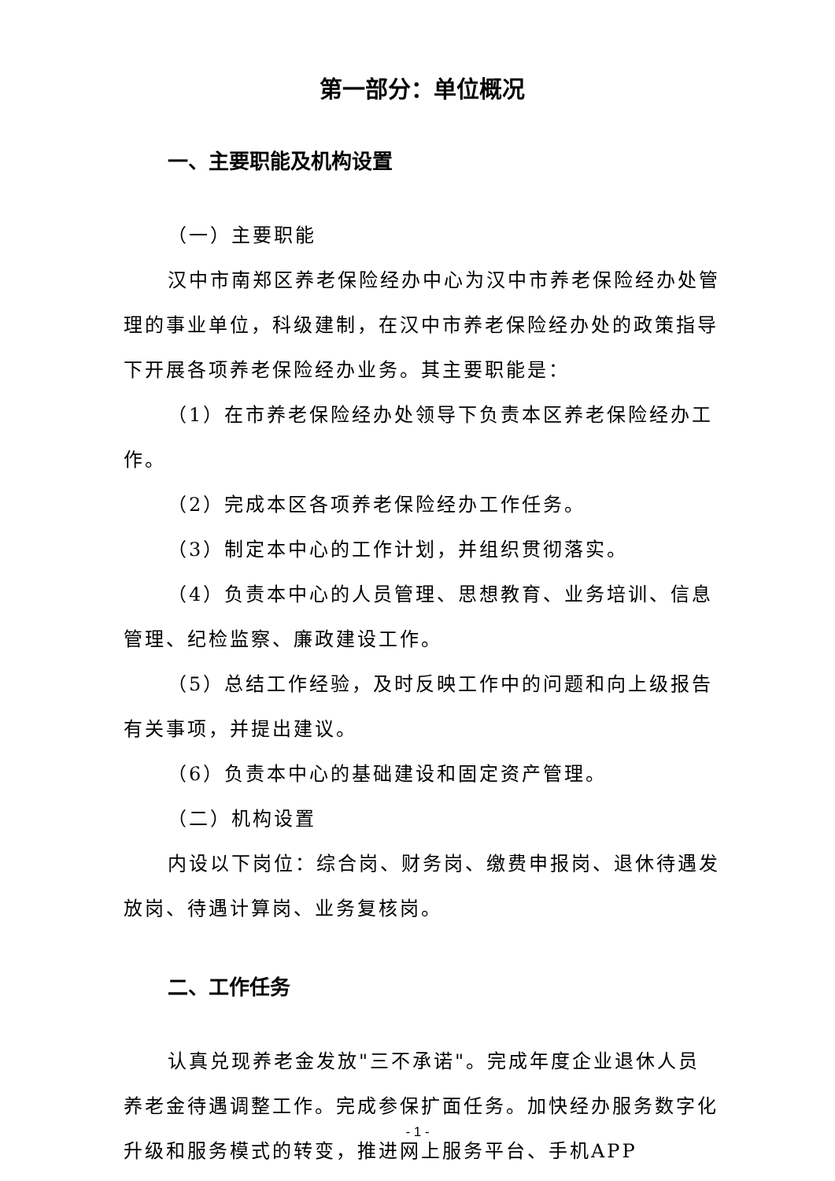第一部分：单位概况
一、主要职能及机构设置
（一）主要职能
汉中市南郑区养老保险经办中心为汉中市养老保险经办处管理的事业单位，科级建制，在汉中市养老保险经办处的政策指导下开展各项养老保险经办业务。其主要职能是：
（1）在市养老保险经办处领导下负责本区养老保险经办工作。
（2）完成本区各项养老保险经办工作任务。
（3）制定本中心的工作计划，并组织贯彻落实。
（4）负责本中心的人员管理、思想教育、业务培训、信息管理、纪检监察、廉政建设工作。
（5）总结工作经验，及时反映工作中的问题和向上级报告有关事项，并提出建议。
（6）负责本中心的基础建设和固定资产管理。
（二）机构设置
内设以下岗位：综合岗、财务岗、缴费申报岗、退休待遇发放岗、待遇计算岗、业务复核岗。
二、工作任务
认真兑现养老金发放"三不承诺"。完成年度企业退休人员养老金待遇调整工作。完成参保扩面任务。加快经办服务数字化升级和服务模式的转变，推进网上服务平台、手机APP
- 1 -